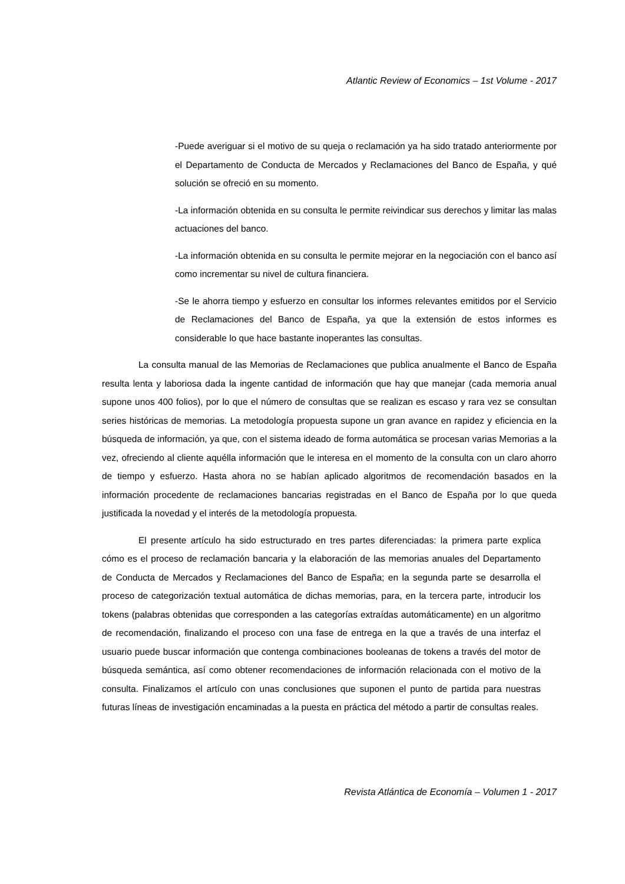Atlantic Review of Economics – 1st Volume - 2017
-Puede averiguar si el motivo de su queja o reclamación ya ha sido tratado anteriormente por el Departamento de Conducta de Mercados y Reclamaciones del Banco de España, y qué solución se ofreció en su momento.
-La información obtenida en su consulta le permite reivindicar sus derechos y limitar las malas actuaciones del banco.
-La información obtenida en su consulta le permite mejorar en la negociación con el banco así como incrementar su nivel de cultura financiera.
-Se le ahorra tiempo y esfuerzo en consultar los informes relevantes emitidos por el Servicio de Reclamaciones del Banco de España, ya que la extensión de estos informes es considerable lo que hace bastante inoperantes las consultas.
La consulta manual de las Memorias de Reclamaciones que publica anualmente el Banco de España resulta lenta y laboriosa dada la ingente cantidad de información que hay que manejar (cada memoria anual supone unos 400 folios), por lo que el número de consultas que se realizan es escaso y rara vez se consultan series históricas de memorias. La metodología propuesta supone un gran avance en rapidez y eficiencia en la búsqueda de información, ya que, con el sistema ideado de forma automática se procesan varias Memorias a la vez, ofreciendo al cliente aquélla información que le interesa en el momento de la consulta con un claro ahorro de tiempo y esfuerzo. Hasta ahora no se habían aplicado algoritmos de recomendación basados en la información procedente de reclamaciones bancarias registradas en el Banco de España por lo que queda justificada la novedad y el interés de la metodología propuesta.
El presente artículo ha sido estructurado en tres partes diferenciadas: la primera parte explica cómo es el proceso de reclamación bancaria y la elaboración de las memorias anuales del Departamento de Conducta de Mercados y Reclamaciones del Banco de España; en la segunda parte se desarrolla el proceso de categorización textual automática de dichas memorias, para, en la tercera parte, introducir los tokens (palabras obtenidas que corresponden a las categorías extraídas automáticamente) en un algoritmo de recomendación, finalizando el proceso con una fase de entrega en la que a través de una interfaz el usuario puede buscar información que contenga combinaciones booleanas de tokens a través del motor de búsqueda semántica, así como obtener recomendaciones de información relacionada con el motivo de la consulta. Finalizamos el artículo con unas conclusiones que suponen el punto de partida para nuestras futuras líneas de investigación encaminadas a la puesta en práctica del método a partir de consultas reales.
Revista Atlántica de Economía – Volumen 1 - 2017